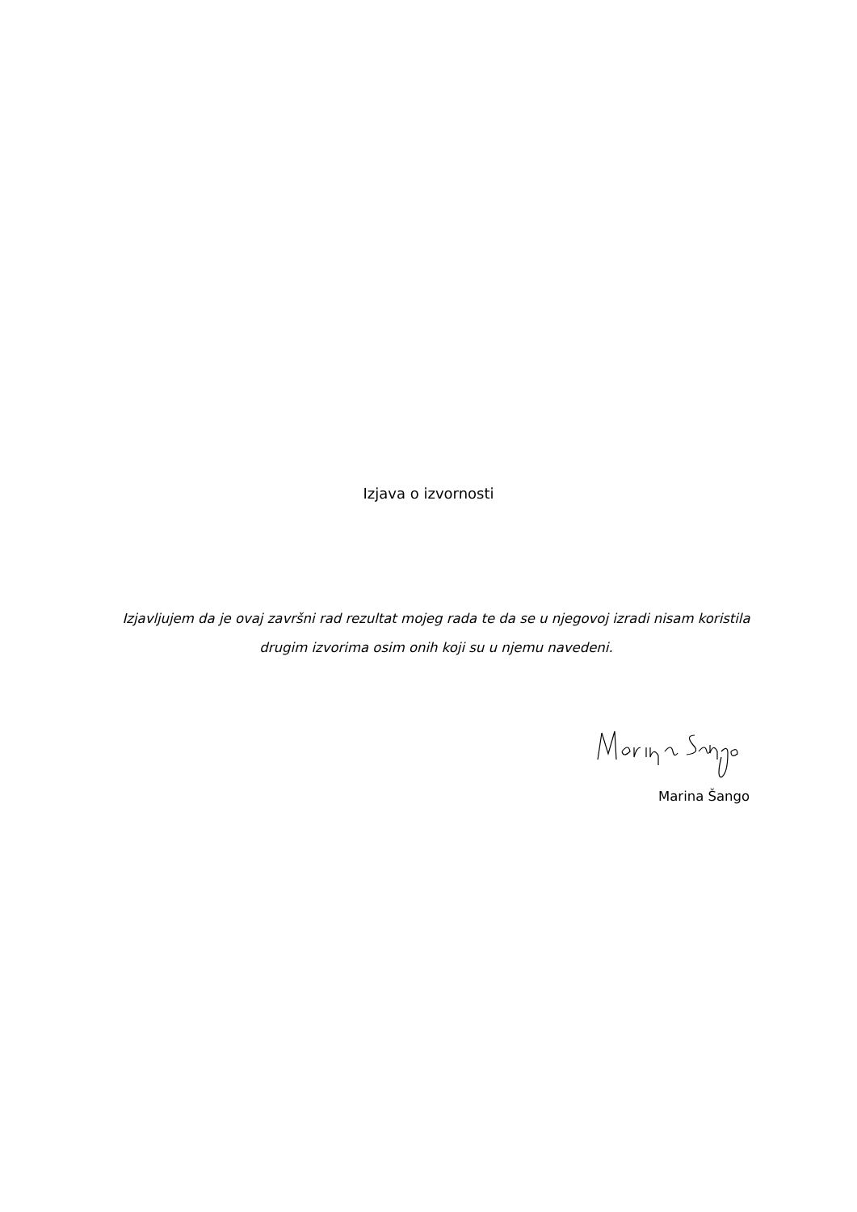Izjava o izvornosti
Izjavljujem da je ovaj završni rad rezultat mojeg rada te da se u njegovoj izradi nisam koristila drugim izvorima osim onih koji su u njemu navedeni.
Marina Šango